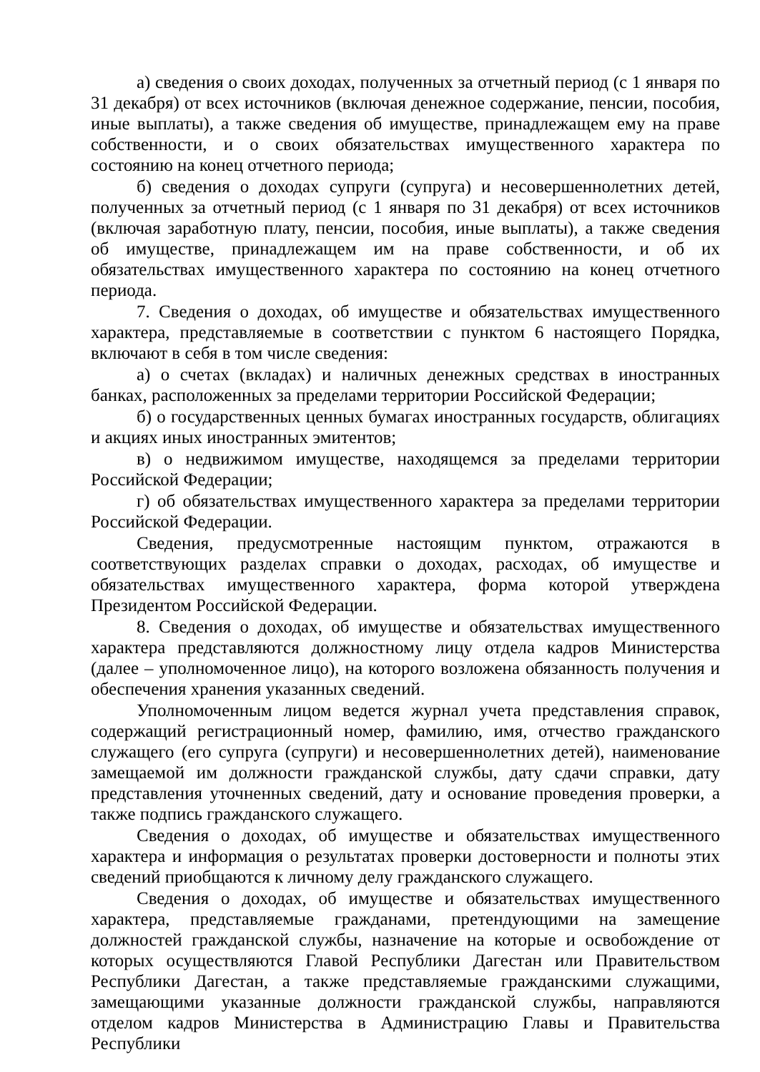а) сведения о своих доходах, полученных за отчетный период (с 1 января по 31 декабря) от всех источников (включая денежное содержание, пенсии, пособия, иные выплаты), а также сведения об имуществе, принадлежащем ему на праве собственности, и о своих обязательствах имущественного характера по состоянию на конец отчетного периода;
б) сведения о доходах супруги (супруга) и несовершеннолетних детей, полученных за отчетный период (с 1 января по 31 декабря) от всех источников (включая заработную плату, пенсии, пособия, иные выплаты), а также сведения об имуществе, принадлежащем им на праве собственности, и об их обязательствах имущественного характера по состоянию на конец отчетного периода.
7. Сведения о доходах, об имуществе и обязательствах имущественного характера, представляемые в соответствии с пунктом 6 настоящего Порядка, включают в себя в том числе сведения:
а) о счетах (вкладах) и наличных денежных средствах в иностранных банках, расположенных за пределами территории Российской Федерации;
б) о государственных ценных бумагах иностранных государств, облигациях и акциях иных иностранных эмитентов;
в) о недвижимом имуществе, находящемся за пределами территории Российской Федерации;
г) об обязательствах имущественного характера за пределами территории Российской Федерации.
Сведения, предусмотренные настоящим пунктом, отражаются в соответствующих разделах справки о доходах, расходах, об имуществе и обязательствах имущественного характера, форма которой утверждена Президентом Российской Федерации.
8. Сведения о доходах, об имуществе и обязательствах имущественного характера представляются должностному лицу отдела кадров Министерства (далее – уполномоченное лицо), на которого возложена обязанность получения и обеспечения хранения указанных сведений.
Уполномоченным лицом ведется журнал учета представления справок, содержащий регистрационный номер, фамилию, имя, отчество гражданского служащего (его супруга (супруги) и несовершеннолетних детей), наименование замещаемой им должности гражданской службы, дату сдачи справки, дату представления уточненных сведений, дату и основание проведения проверки, а также подпись гражданского служащего.
Сведения о доходах, об имуществе и обязательствах имущественного характера и информация о результатах проверки достоверности и полноты этих сведений приобщаются к личному делу гражданского служащего.
Сведения о доходах, об имуществе и обязательствах имущественного характера, представляемые гражданами, претендующими на замещение должностей гражданской службы, назначение на которые и освобождение от которых осуществляются Главой Республики Дагестан или Правительством Республики Дагестан, а также представляемые гражданскими служащими, замещающими указанные должности гражданской службы, направляются отделом кадров Министерства в Администрацию Главы и Правительства Республики